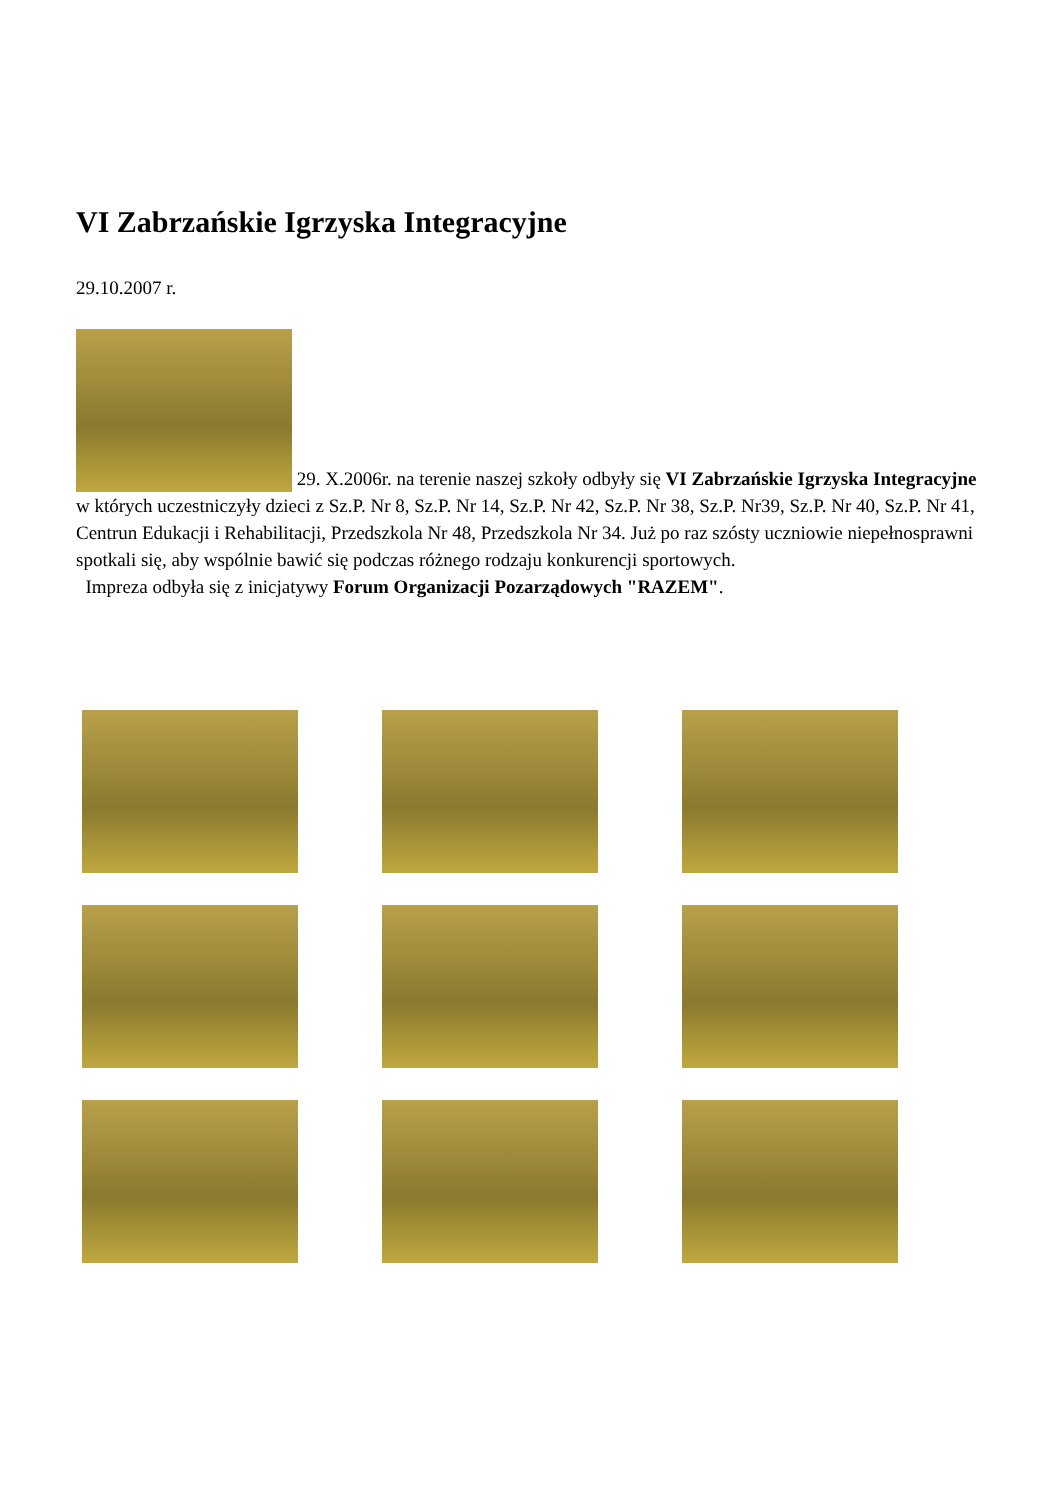VI Zabrzańskie Igrzyska Integracyjne
29.10.2007 r.
29. X.2006r. na terenie naszej szkoły odbyły się VI Zabrzańskie Igrzyska Integracyjne w których uczestniczyły dzieci z Sz.P. Nr 8, Sz.P. Nr 14, Sz.P. Nr 42, Sz.P. Nr 38, Sz.P. Nr39, Sz.P. Nr 40, Sz.P. Nr 41, Centrun Edukacji i Rehabilitacji, Przedszkola Nr 48, Przedszkola Nr 34. Już po raz szósty uczniowie niepełnosprawni spotkali się, aby wspólnie bawić się podczas różnego rodzaju konkurencji sportowych.
Impreza odbyła się z inicjatywy Forum Organizacji Pozarządowych "RAZEM".